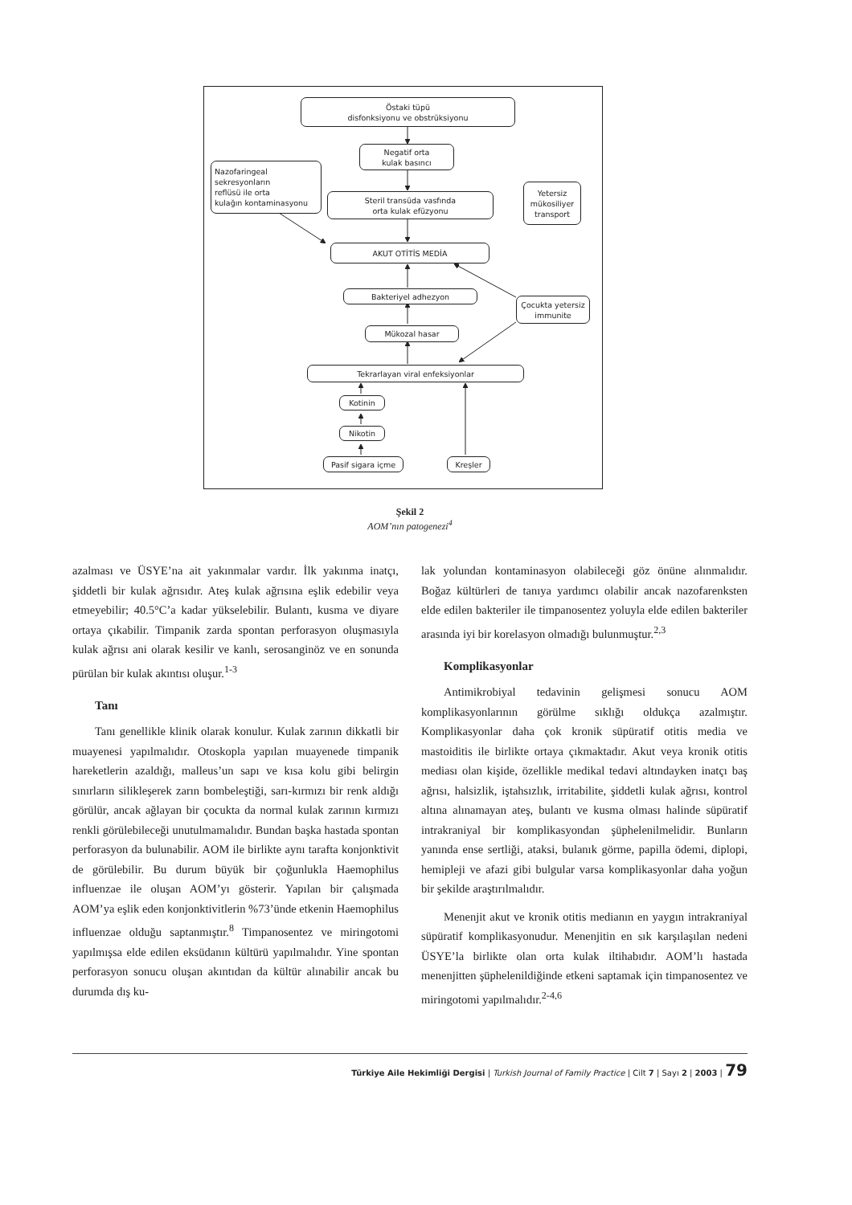Östaki tüpü
disfonksiyonu ve obstrüksiyonu
Negatif orta
kulak basıncı
Nazofaringeal
sekresyonların
reflüsü ile orta
kulağın kontaminasyonu
Steril transüda vasfında
orta kulak efüzyonu
Yetersiz
mükosiliyer
transport
AKUT OTİTİS MEDİA
Bakteriyel adhezyon
Çocukta yetersiz
immunite
Mükozal hasar
Tekrarlayan viral enfeksiyonlar
Kotinin
Nikotin
Pasif sigara içme Kreşler
Şekil 2
AOM’nın patogenezi<sup>4</sup>
azalması ve ÜSYE’na ait yakınmalar vardır. İlk yakınma inatçı, şiddetli bir kulak ağrısıdır. Ateş kulak ağrısına eşlik edebilir veya etmeyebilir; 40.5°C’a kadar yükselebilir. Bulantı, kusma ve diyare ortaya çıkabilir. Timpanik zarda spontan perforasyon oluşmasıyla kulak ağrısı ani olarak kesilir ve kanlı, serosanginöz ve en sonunda pürülan bir kulak akıntısı oluşur.<sup>1-3</sup>
Tanı
Tanı genellikle klinik olarak konulur. Kulak zarının dikkatli bir muayenesi yapılmalıdır. Otoskopla yapılan muayenede timpanik hareketlerin azaldığı, malleus’un sapı ve kısa kolu gibi belirgin sınırların silikleşerek zarın bombeleştiği, sarı-kırmızı bir renk aldığı görülür, ancak ağlayan bir çocukta da normal kulak zarının kırmızı renkli görülebileceği unutulmamalıdır. Bundan başka hastada spontan perforasyon da bulunabilir. AOM ile birlikte aynı tarafta konjonktivit de görülebilir. Bu durum büyük bir çoğunlukla Haemophilus influenzae ile oluşan AOM’yı gösterir. Yapılan bir çalışmada AOM’ya eşlik eden konjonktivitlerin %73’ünde etkenin Haemophilus influenzae olduğu saptanmıştır.<sup>8</sup> Timpanosentez ve miringotomi yapılmışsa elde edilen eksüdanın kültürü yapılmalıdır. Yine spontan perforasyon sonucu oluşan akıntıdan da kültür alınabilir ancak bu durumda dış ku-
lak yolundan kontaminasyon olabileceği göz önüne alınmalıdır. Boğaz kültürleri de tanıya yardımcı olabilir ancak nazofarenksten elde edilen bakteriler ile timpanosentez yoluyla elde edilen bakteriler arasında iyi bir korelasyon olmadığı bulunmuştur.<sup>2,3</sup>
Komplikasyonlar
Antimikrobiyal tedavinin gelişmesi sonucu AOM komplikasyonlarının görülme sıklığı oldukça azalmıştır. Komplikasyonlar daha çok kronik süpüratif otitis media ve mastoiditis ile birlikte ortaya çıkmaktadır. Akut veya kronik otitis mediası olan kişide, özellikle medikal tedavi altındayken inatçı baş ağrısı, halsizlik, iştahsızlık, irritabilite, şiddetli kulak ağrısı, kontrol altına alınamayan ateş, bulantı ve kusma olması halinde süpüratif intrakraniyal bir komplikasyondan şüphelenilmelidir. Bunların yanında ense sertliği, ataksi, bulanık görme, papilla ödemi, diplopi, hemipleji ve afazi gibi bulgular varsa komplikasyonlar daha yoğun bir şekilde araştırılmalıdır.
Menenjit akut ve kronik otitis medianın en yaygın intrakraniyal süpüratif komplikasyonudur. Menenjitin en sık karşılaşılan nedeni ÜSYE’la birlikte olan orta kulak iltihabıdır. AOM’lı hastada menenjitten şüphelenildiğinde etkeni saptamak için timpanosentez ve miringotomi yapılmalıdır.<sup>2-4,6</sup>
Türkiye Aile Hekimliği Dergisi | Turkish Journal of Family Practice | Cilt 7 | Sayı 2 | 2003 | 79